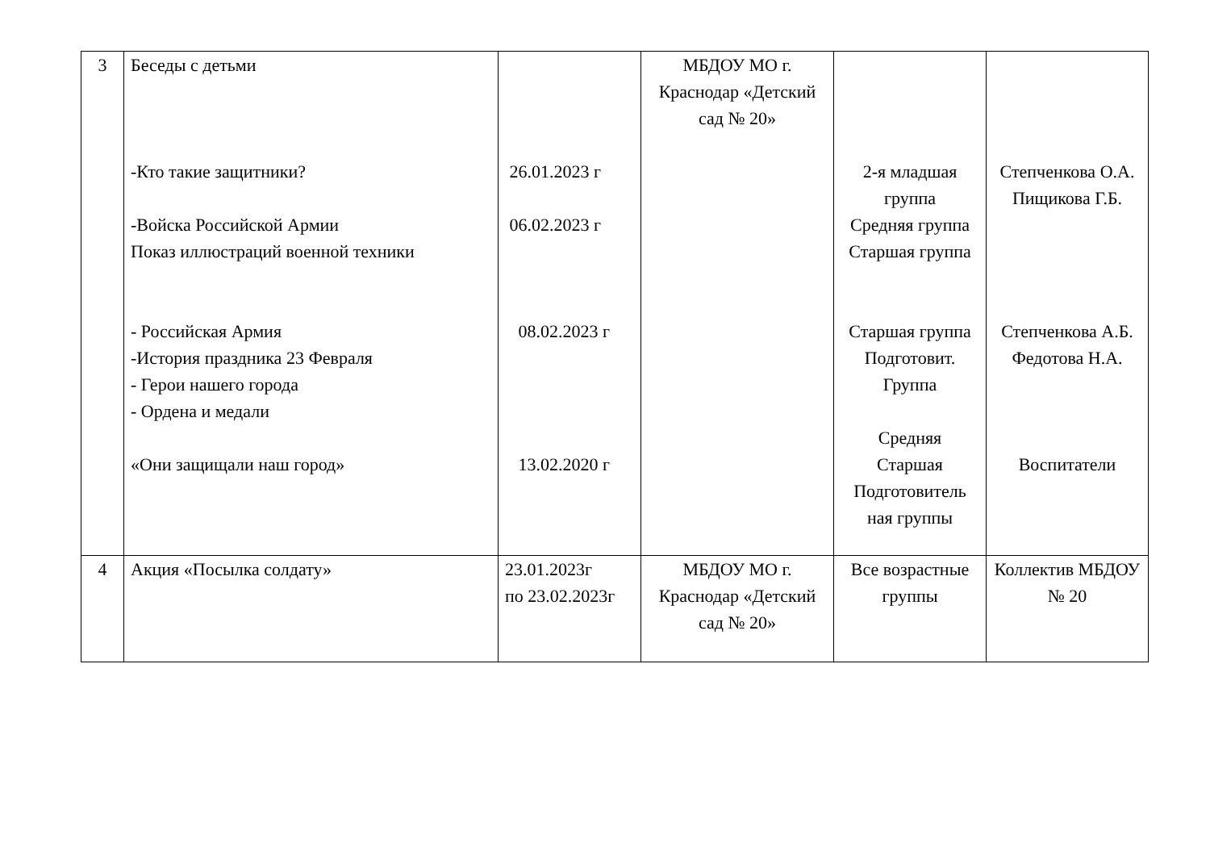| 3 | Беседы с детьми -Кто такие защитники? -Войска Российской Армии Показ иллюстраций военной техники - Российская Армия -История праздника 23 Февраля - Герои нашего города - Ордена и медали «Они защищали наш город» | 26.01.2023 г 06.02.2023 г 08.02.2023 г 13.02.2020 г | МБДОУ МО г. Краснодар «Детский сад № 20» | 2-я младшая группа Средняя группа Старшая группа Старшая группа Подготовит. Группа Средняя Старшая Подготовитель ная группы | Степченкова О.А. Пищикова Г.Б. Степченкова А.Б. Федотова Н.А. Воспитатели |
| 4 | Акция «Посылка солдату» | 23.01.2023г по 23.02.2023г | МБДОУ МО г. Краснодар «Детский сад № 20» | Все возрастные группы | Коллектив МБДОУ № 20 |